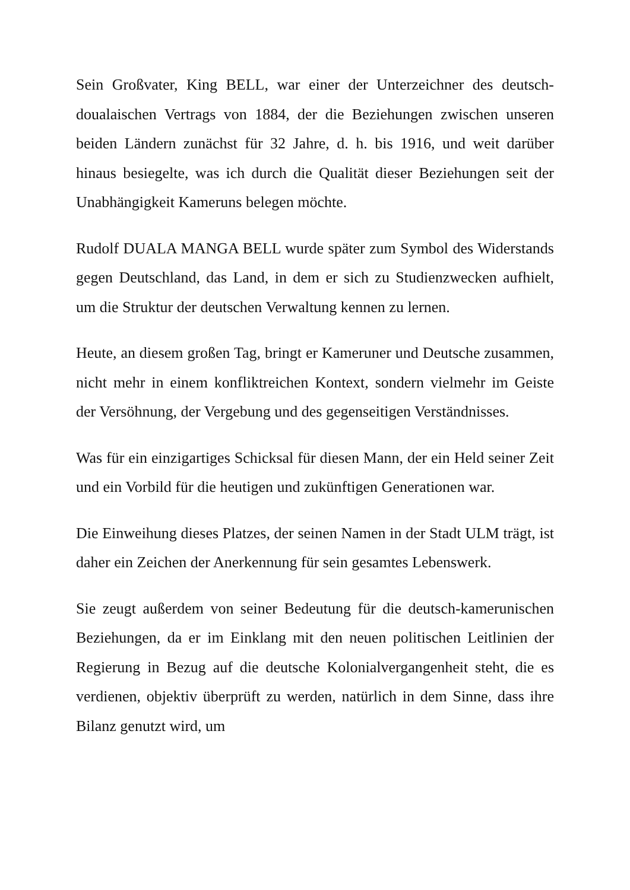Sein Großvater, King BELL, war einer der Unterzeichner des deutsch-doualaischen Vertrags von 1884, der die Beziehungen zwischen unseren beiden Ländern zunächst für 32 Jahre, d. h. bis 1916, und weit darüber hinaus besiegelte, was ich durch die Qualität dieser Beziehungen seit der Unabhängigkeit Kameruns belegen möchte.
Rudolf DUALA MANGA BELL wurde später zum Symbol des Widerstands gegen Deutschland, das Land, in dem er sich zu Studienzwecken aufhielt, um die Struktur der deutschen Verwaltung kennen zu lernen.
Heute, an diesem großen Tag, bringt er Kameruner und Deutsche zusammen, nicht mehr in einem konfliktreichen Kontext, sondern vielmehr im Geiste der Versöhnung, der Vergebung und des gegenseitigen Verständnisses.
Was für ein einzigartiges Schicksal für diesen Mann, der ein Held seiner Zeit und ein Vorbild für die heutigen und zukünftigen Generationen war.
Die Einweihung dieses Platzes, der seinen Namen in der Stadt ULM trägt, ist daher ein Zeichen der Anerkennung für sein gesamtes Lebenswerk.
Sie zeugt außerdem von seiner Bedeutung für die deutsch-kamerunischen Beziehungen, da er im Einklang mit den neuen politischen Leitlinien der Regierung in Bezug auf die deutsche Kolonialvergangenheit steht, die es verdienen, objektiv überprüft zu werden, natürlich in dem Sinne, dass ihre Bilanz genutzt wird, um